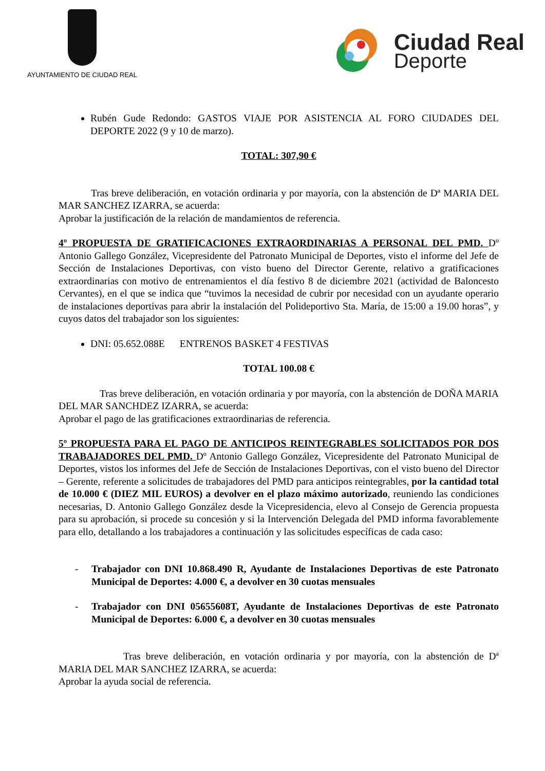AYUNTAMIENTO DE CIUDAD REAL
Ciudad Real
Deporte
Rubén Gude Redondo: GASTOS VIAJE POR ASISTENCIA AL FORO CIUDADES DEL DEPORTE 2022 (9 y 10 de marzo).
TOTAL: 307,90 €
Tras breve deliberación, en votación ordinaria y por mayoría, con la abstención de Dª MARIA DEL MAR SANCHEZ IZARRA, se acuerda:
Aprobar la justificación de la relación de mandamientos de referencia.
4º PROPUESTA DE GRATIFICACIONES EXTRAORDINARIAS A PERSONAL DEL PMD. Dº Antonio Gallego González, Vicepresidente del Patronato Municipal de Deportes, visto el informe del Jefe de Sección de Instalaciones Deportivas, con visto bueno del Director Gerente, relativo a gratificaciones extraordinarias con motivo de entrenamientos el día festivo 8 de diciembre 2021 (actividad de Baloncesto Cervantes), en el que se indica que “tuvimos la necesidad de cubrir por necesidad con un ayudante operario de instalaciones deportivas para abrir la instalación del Polideportivo Sta. María, de 15:00 a 19.00 horas”, y cuyos datos del trabajador son los siguientes:
DNI: 05.652.088E ENTRENOS BASKET 4 FESTIVAS
TOTAL 100.08 €
Tras breve deliberación, en votación ordinaria y por mayoría, con la abstención de DOÑA MARIA DEL MAR SANCHDEZ IZARRA, se acuerda:
Aprobar el pago de las gratificaciones extraordinarias de referencia.
5º PROPUESTA PARA EL PAGO DE ANTICIPOS REINTEGRABLES SOLICITADOS POR DOS TRABAJADORES DEL PMD. Dº Antonio Gallego González, Vicepresidente del Patronato Municipal de Deportes, vistos los informes del Jefe de Sección de Instalaciones Deportivas, con el visto bueno del Director – Gerente, referente a solicitudes de trabajadores del PMD para anticipos reintegrables, por la cantidad total de 10.000 € (DIEZ MIL EUROS) a devolver en el plazo máximo autorizado, reuniendo las condiciones necesarias, D. Antonio Gallego González desde la Vicepresidencia, elevo al Consejo de Gerencia propuesta para su aprobación, si procede su concesión y si la Intervención Delegada del PMD informa favorablemente para ello, detallando a los trabajadores a continuación y las solicitudes específicas de cada caso:
- Trabajador con DNI 10.868.490 R, Ayudante de Instalaciones Deportivas de este Patronato Municipal de Deportes: 4.000 €, a devolver en 30 cuotas mensuales
- Trabajador con DNI 05655608T, Ayudante de Instalaciones Deportivas de este Patronato Municipal de Deportes: 6.000 €, a devolver en 30 cuotas mensuales
Tras breve deliberación, en votación ordinaria y por mayoría, con la abstención de Dª MARIA DEL MAR SANCHEZ IZARRA, se acuerda:
Aprobar la ayuda social de referencia.